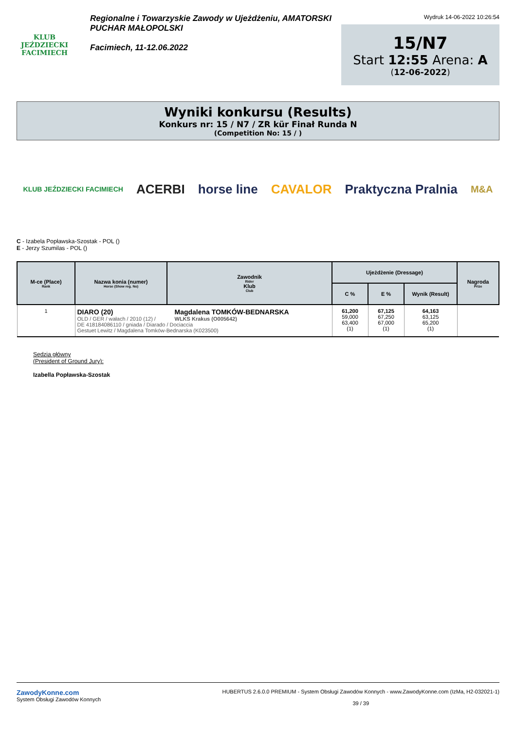KLUB JEŹDZIECKI FACIMIECH
Regionalne i Towarzyskie Zawody w Ujeżdżeniu, AMATORSKI PUCHAR MAŁOPOLSKI
Facimiech, 11-12.06.2022
Wydruk 14-06-2022 10:26:54
15/N7
Start 12:55 Arena: A
(12-06-2022)
Wyniki konkursu (Results)
Konkurs nr: 15 / N7 / ZR kür Finał Runda N
(Competition No: 15 / )
KLUB JEŹDZIECKI FACIMIECH ACERBI horse line CAVALOR Praktyczna Pralnia M&A
C - Izabela Popławska-Szostak - POL ()
E - Jerzy Szumilas - POL ()
| M-ce (Place) Rank | Nazwa konia (numer) Horse (Show reg. No) | Zawodnik Rider Klub Club | Ujeżdżenie (Dressage) | | | Nagroda Prize |
| --- | --- | --- | --- | --- | --- | --- |
| | | | C % | E % | Wynik (Result) | |
| 1 | DIARO (20) OLD / GER / wałach / 2010 (12) / Magdalena TOMKÓW-BEDNARSKA WLKS Krakus (O005642) DE 418184086110 / gniada / Diarado / Dociaccia Gestuet Lewitz / Magdalena Tomków-Bednarska (K023500) | | 61,200 59,000 63,400 (1) | 67,125 67,250 67,000 (1) | 64,163 63,125 65,200 (1) | |
Sędzia główny
(President of Ground Jury):
Izabella Popławska-Szostak
ZawodyKonne.com
System Obsługi Zawodów Konnych
HUBERTUS 2.6.0.0 PREMIUM - System Obsługi Zawodów Konnych - www.ZawodyKonne.com (IzMa, H2-032021-1)
39 / 39